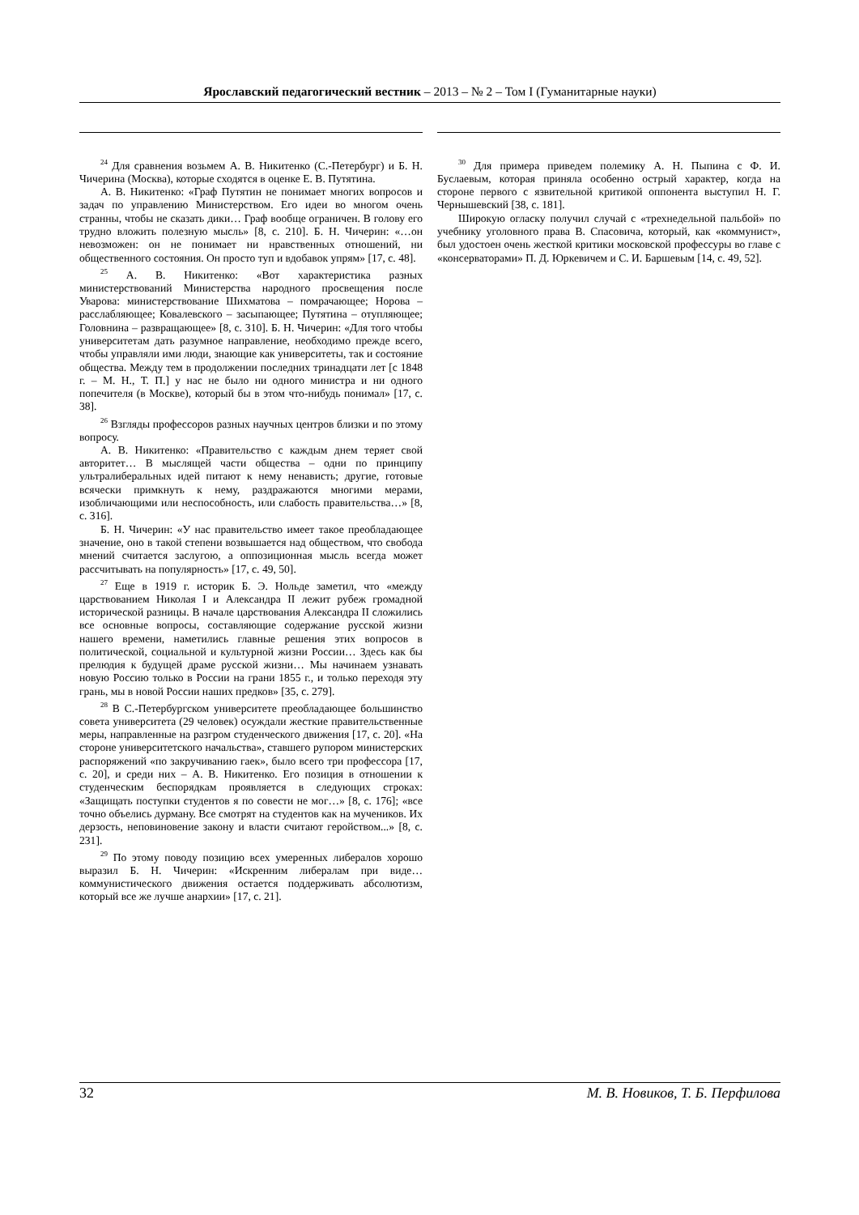Ярославский педагогический вестник – 2013 – № 2 – Том I (Гуманитарные науки)
<sup>24</sup> Для сравнения возьмем А. В. Никитенко (С.-Петербург) и Б. Н. Чичерина (Москва), которые сходятся в оценке Е. В. Путятина.
А. В. Никитенко: «Граф Путятин не понимает многих вопросов и задач по управлению Министерством. Его идеи во многом очень странны, чтобы не сказать дики… Граф вообще ограничен. В голову его трудно вложить полезную мысль» [8, с. 210]. Б. Н. Чичерин: «…он невозможен: он не понимает ни нравственных отношений, ни общественного состояния. Он просто туп и вдобавок упрям» [17, с. 48].
<sup>25</sup> А. В. Никитенко: «Вот характеристика разных министерствований Министерства народного просвещения после Уварова: министерствование Шихматова – помрачающее; Норова – расслабляющее; Ковалевского – засыпающее; Путятина – отупляющее; Головнина – развращающее» [8, с. 310]. Б. Н. Чичерин: «Для того чтобы университетам дать разумное направление, необходимо прежде всего, чтобы управляли ими люди, знающие как университеты, так и состояние общества. Между тем в продолжении последних тринадцати лет [с 1848 г. – М. Н., Т. П.] у нас не было ни одного министра и ни одного попечителя (в Москве), который бы в этом что-нибудь понимал» [17, с. 38].
<sup>26</sup> Взгляды профессоров разных научных центров близки и по этому вопросу.
А. В. Никитенко: «Правительство с каждым днем теряет свой авторитет… В мыслящей части общества – одни по принципу ультралиберальных идей питают к нему ненависть; другие, готовые всячески примкнуть к нему, раздражаются многими мерами, изобличающими или неспособность, или слабость правительства…» [8, с. 316].
Б. Н. Чичерин: «У нас правительство имеет такое преобладающее значение, оно в такой степени возвышается над обществом, что свобода мнений считается заслугою, а оппозиционная мысль всегда может рассчитывать на популярность» [17, с. 49, 50].
<sup>27</sup> Еще в 1919 г. историк Б. Э. Нольде заметил, что «между царствованием Николая I и Александра II лежит рубеж громадной исторической разницы. В начале царствования Александра II сложились все основные вопросы, составляющие содержание русской жизни нашего времени, наметились главные решения этих вопросов в политической, социальной и культурной жизни России… Здесь как бы прелюдия к будущей драме русской жизни… Мы начинаем узнавать новую Россию только в России на грани 1855 г., и только переходя эту грань, мы в новой России наших предков» [35, с. 279].
<sup>28</sup> В С.-Петербургском университете преобладающее большинство совета университета (29 человек) осуждали жесткие правительственные меры, направленные на разгром студенческого движения [17, с. 20]. «На стороне университетского начальства», ставшего рупором министерских распоряжений «по закручиванию гаек», было всего три профессора [17, с. 20], и среди них – А. В. Никитенко. Его позиция в отношении к студенческим беспорядкам проявляется в следующих строках: «Защищать поступки студентов я по совести не мог…» [8, с. 176]; «все точно объелись дурману. Все смотрят на студентов как на мучеников. Их дерзость, неповиновение закону и власти считают геройством...» [8, с. 231].
<sup>29</sup> По этому поводу позицию всех умеренных либералов хорошо выразил Б. Н. Чичерин: «Искренним либералам при виде… коммунистического движения остается поддерживать абсолютизм, который все же лучше анархии» [17, с. 21].
<sup>30</sup> Для примера приведем полемику А. Н. Пыпина с Ф. И. Буслаевым, которая приняла особенно острый характер, когда на стороне первого с язвительной критикой оппонента выступил Н. Г. Чернышевский [38, с. 181].
Широкую огласку получил случай с «трехнедельной пальбой» по учебнику уголовного права В. Спасовича, который, как «коммунист», был удостоен очень жесткой критики московской профессуры во главе с «консерваторами» П. Д. Юркевичем и С. И. Баршевым [14, с. 49, 52].
32 М. В. Новиков, Т. Б. Перфилова